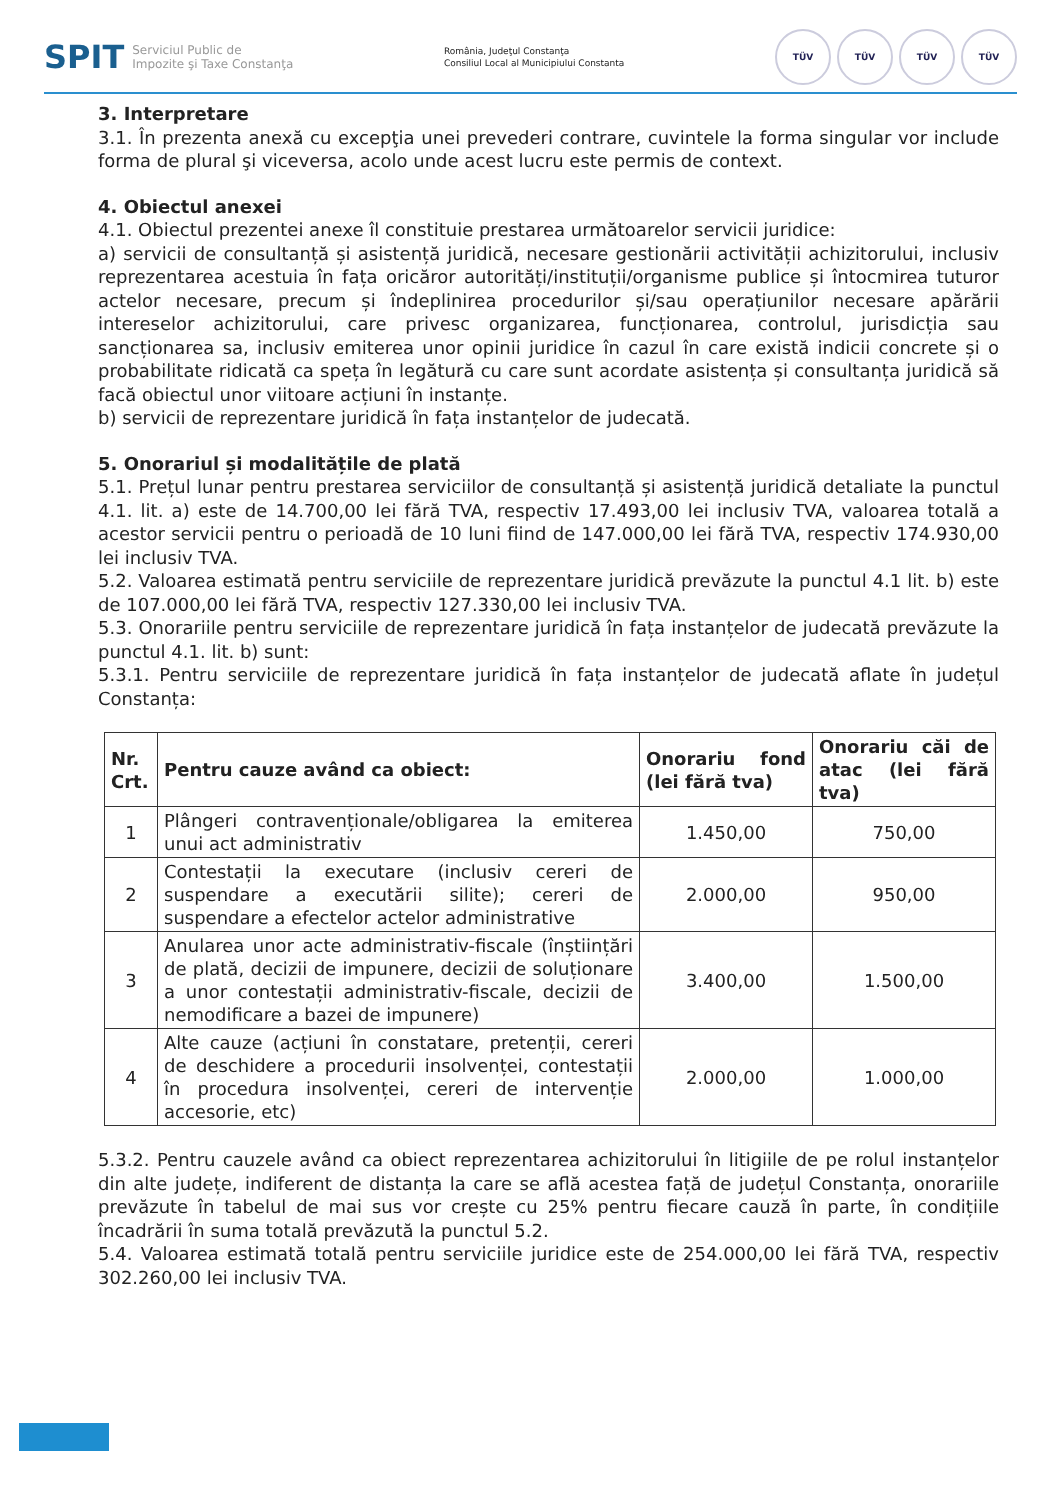SPIT Serviciul Public de
Impozite şi Taxe Constanţa
România, Judeţul Constanţa
Consiliul Local al Municipiului Constanta
TÜV TÜV TÜV TÜV
3. Interpretare
3.1. În prezenta anexă cu excepţia unei prevederi contrare, cuvintele la forma singular vor include forma de plural şi viceversa, acolo unde acest lucru este permis de context.
4. Obiectul anexei
4.1. Obiectul prezentei anexe îl constituie prestarea următoarelor servicii juridice:
a) servicii de consultanță și asistență juridică, necesare gestionării activității achizitorului, inclusiv reprezentarea acestuia în fața oricăror autorități/instituții/organisme publice și întocmirea tuturor actelor necesare, precum și îndeplinirea procedurilor și/sau operațiunilor necesare apărării intereselor achizitorului, care privesc organizarea, funcționarea, controlul, jurisdicția sau sancționarea sa, inclusiv emiterea unor opinii juridice în cazul în care există indicii concrete și o probabilitate ridicată ca speța în legătură cu care sunt acordate asistența și consultanța juridică să facă obiectul unor viitoare acțiuni în instanțe.
b) servicii de reprezentare juridică în fața instanțelor de judecată.
5. Onorariul și modalitățile de plată
5.1. Prețul lunar pentru prestarea serviciilor de consultanță și asistență juridică detaliate la punctul 4.1. lit. a) este de 14.700,00 lei fără TVA, respectiv 17.493,00 lei inclusiv TVA, valoarea totală a acestor servicii pentru o perioadă de 10 luni fiind de 147.000,00 lei fără TVA, respectiv 174.930,00 lei inclusiv TVA.
5.2. Valoarea estimată pentru serviciile de reprezentare juridică prevăzute la punctul 4.1 lit. b) este de 107.000,00 lei fără TVA, respectiv 127.330,00 lei inclusiv TVA.
5.3. Onorariile pentru serviciile de reprezentare juridică în fața instanțelor de judecată prevăzute la punctul 4.1. lit. b) sunt:
5.3.1. Pentru serviciile de reprezentare juridică în fața instanțelor de judecată aflate în județul Constanța:
| Nr. Crt. | Pentru cauze având ca obiect: | Onorariu fond (lei fără tva) | Onorariu căi de atac (lei fără tva) |
| --- | --- | --- | --- |
| 1 | Plângeri contravenționale/obligarea la emiterea unui act administrativ | 1.450,00 | 750,00 |
| 2 | Contestații la executare (inclusiv cereri de suspendare a executării silite); cereri de suspendare a efectelor actelor administrative | 2.000,00 | 950,00 |
| 3 | Anularea unor acte administrativ-fiscale (înștiințări de plată, decizii de impunere, decizii de soluționare a unor contestații administrativ-fiscale, decizii de nemodificare a bazei de impunere) | 3.400,00 | 1.500,00 |
| 4 | Alte cauze (acțiuni în constatare, pretenții, cereri de deschidere a procedurii insolvenței, contestații în procedura insolvenței, cereri de intervenție accesorie, etc) | 2.000,00 | 1.000,00 |
5.3.2. Pentru cauzele având ca obiect reprezentarea achizitorului în litigiile de pe rolul instanțelor din alte județe, indiferent de distanța la care se află acestea față de județul Constanța, onorariile prevăzute în tabelul de mai sus vor crește cu 25% pentru fiecare cauză în parte, în condițiile încadrării în suma totală prevăzută la punctul 5.2.
5.4. Valoarea estimată totală pentru serviciile juridice este de 254.000,00 lei fără TVA, respectiv 302.260,00 lei inclusiv TVA.